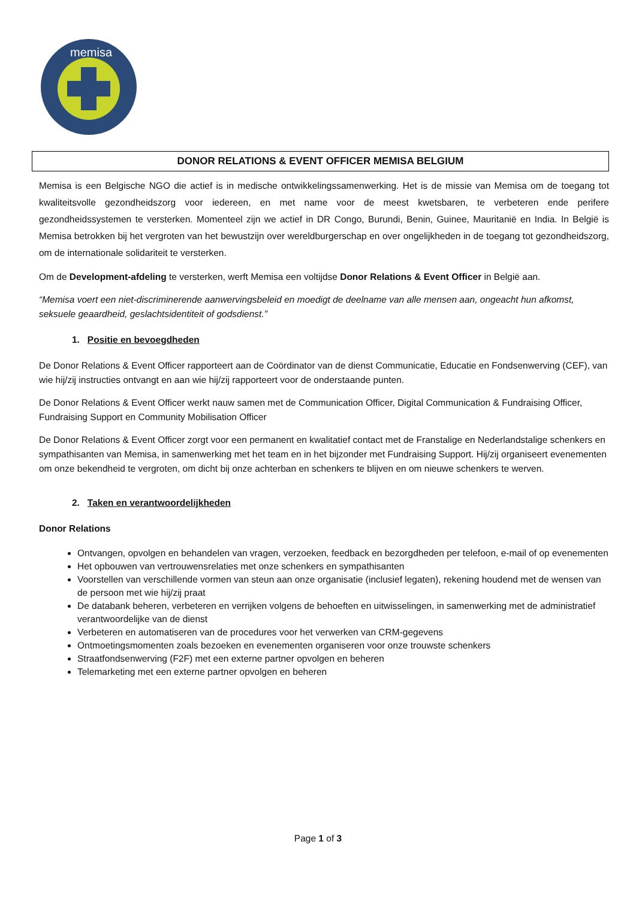memisa
DONOR RELATIONS & EVENT OFFICER MEMISA BELGIUM
Memisa is een Belgische NGO die actief is in medische ontwikkelingssamenwerking. Het is de missie van Memisa om de toegang tot kwaliteitsvolle gezondheidszorg voor iedereen, en met name voor de meest kwetsbaren, te verbeteren ende perifere gezondheidssystemen te versterken. Momenteel zijn we actief in DR Congo, Burundi, Benin, Guinee, Mauritanië en India. In België is Memisa betrokken bij het vergroten van het bewustzijn over wereldburgerschap en over ongelijkheden in de toegang tot gezondheidszorg, om de internationale solidariteit te versterken.
Om de Development-afdeling te versterken, werft Memisa een voltijdse Donor Relations & Event Officer in België aan.
“Memisa voert een niet-discriminerende aanwervingsbeleid en moedigt de deelname van alle mensen aan, ongeacht hun afkomst, seksuele geaardheid, geslachtsidentiteit of godsdienst.”
1. Positie en bevoegdheden
De Donor Relations & Event Officer rapporteert aan de Coördinator van de dienst Communicatie, Educatie en Fondsenwerving (CEF), van wie hij/zij instructies ontvangt en aan wie hij/zij rapporteert voor de onderstaande punten.
De Donor Relations & Event Officer werkt nauw samen met de Communication Officer, Digital Communication & Fundraising Officer, Fundraising Support en Community Mobilisation Officer
De Donor Relations & Event Officer zorgt voor een permanent en kwalitatief contact met de Franstalige en Nederlandstalige schenkers en sympathisanten van Memisa, in samenwerking met het team en in het bijzonder met Fundraising Support. Hij/zij organiseert evenementen om onze bekendheid te vergroten, om dicht bij onze achterban en schenkers te blijven en om nieuwe schenkers te werven.
2. Taken en verantwoordelijkheden
Donor Relations
Ontvangen, opvolgen en behandelen van vragen, verzoeken, feedback en bezorgdheden per telefoon, e-mail of op evenementen
Het opbouwen van vertrouwensrelaties met onze schenkers en sympathisanten
Voorstellen van verschillende vormen van steun aan onze organisatie (inclusief legaten), rekening houdend met de wensen van de persoon met wie hij/zij praat
De databank beheren, verbeteren en verrijken volgens de behoeften en uitwisselingen, in samenwerking met de administratief verantwoordelijke van de dienst
Verbeteren en automatiseren van de procedures voor het verwerken van CRM-gegevens
Ontmoetingsmomenten zoals bezoeken en evenementen organiseren voor onze trouwste schenkers
Straatfondsenwerving (F2F) met een externe partner opvolgen en beheren
Telemarketing met een externe partner opvolgen en beheren
Page 1 of 3